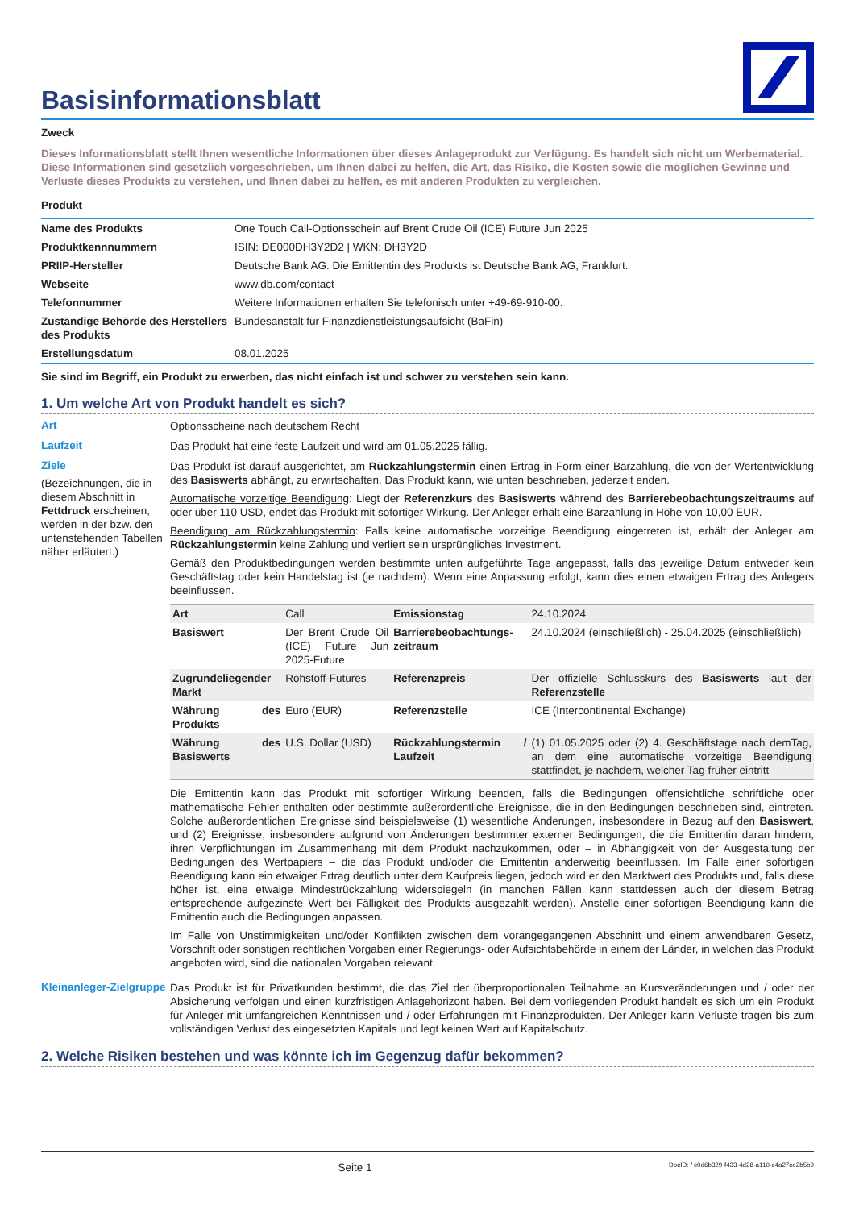Basisinformationsblatt
Zweck
Dieses Informationsblatt stellt Ihnen wesentliche Informationen über dieses Anlageprodukt zur Verfügung. Es handelt sich nicht um Werbematerial. Diese Informationen sind gesetzlich vorgeschrieben, um Ihnen dabei zu helfen, die Art, das Risiko, die Kosten sowie die möglichen Gewinne und Verluste dieses Produkts zu verstehen, und Ihnen dabei zu helfen, es mit anderen Produkten zu vergleichen.
Produkt
| Name des Produkts | One Touch Call-Optionsschein auf Brent Crude Oil (ICE) Future Jun 2025 |
| Produktkennnummern | ISIN: DE000DH3Y2D2 / WKN: DH3Y2D |
| PRIIP-Hersteller | Deutsche Bank AG. Die Emittentin des Produkts ist Deutsche Bank AG, Frankfurt. |
| Webseite | www.db.com/contact |
| Telefonnummer | Weitere Informationen erhalten Sie telefonisch unter +49-69-910-00. |
| Zuständige Behörde des Herstellers des Produkts | Bundesanstalt für Finanzdienstleistungsaufsicht (BaFin) |
| Erstellungsdatum | 08.01.2025 |
Sie sind im Begriff, ein Produkt zu erwerben, das nicht einfach ist und schwer zu verstehen sein kann.
1. Um welche Art von Produkt handelt es sich?
Art
Optionsscheine nach deutschem Recht
Laufzeit
Das Produkt hat eine feste Laufzeit und wird am 01.05.2025 fällig.
Ziele
(Bezeichnungen, die in diesem Abschnitt in Fettdruck erscheinen, werden in der bzw. den untenstehenden Tabellen näher erläutert.)
Das Produkt ist darauf ausgerichtet, am Rückzahlungstermin einen Ertrag in Form einer Barzahlung, die von der Wertentwicklung des Basiswerts abhängt, zu erwirtschaften. Das Produkt kann, wie unten beschrieben, jederzeit enden.
Automatische vorzeitige Beendigung: Liegt der Referenzkurs des Basiswerts während des Barrierebeobachtungszeitraums auf oder über 110 USD, endet das Produkt mit sofortiger Wirkung. Der Anleger erhält eine Barzahlung in Höhe von 10,00 EUR.
Beendigung am Rückzahlungstermin: Falls keine automatische vorzeitige Beendigung eingetreten ist, erhält der Anleger am Rückzahlungstermin keine Zahlung und verliert sein ursprüngliches Investment.
Gemäß den Produktbedingungen werden bestimmte unten aufgeführte Tage angepasst, falls das jeweilige Datum entweder kein Geschäftstag oder kein Handelstag ist (je nachdem). Wenn eine Anpassung erfolgt, kann dies einen etwaigen Ertrag des Anlegers beeinflussen.
| Art | Call | Emissionstag | 24.10.2024 |
| Basiswert | Der Brent Crude Oil (ICE) Future Jun 2025-Future | Barrierebeobachtungs-zeitraum | 24.10.2024 (einschließlich) - 25.04.2025 (einschließlich) |
| Zugrundeliegender Markt | Rohstoff-Futures | Referenzpreis | Der offizielle Schlusskurs des Basiswerts laut der Referenzstelle |
| Währung des Produkts | Euro (EUR) | Referenzstelle | ICE (Intercontinental Exchange) |
| Währung des Basiswerts | U.S. Dollar (USD) | Rückzahlungstermin / Laufzeit | (1) 01.05.2025 oder (2) 4. Geschäftstage nach demTag, an dem eine automatische vorzeitige Beendigung stattfindet, je nachdem, welcher Tag früher eintritt |
Die Emittentin kann das Produkt mit sofortiger Wirkung beenden, falls die Bedingungen offensichtliche schriftliche oder mathematische Fehler enthalten oder bestimmte außerordentliche Ereignisse, die in den Bedingungen beschrieben sind, eintreten. Solche außerordentlichen Ereignisse sind beispielsweise (1) wesentliche Änderungen, insbesondere in Bezug auf den Basiswert, und (2) Ereignisse, insbesondere aufgrund von Änderungen bestimmter externer Bedingungen, die die Emittentin daran hindern, ihren Verpflichtungen im Zusammenhang mit dem Produkt nachzukommen, oder – in Abhängigkeit von der Ausgestaltung der Bedingungen des Wertpapiers – die das Produkt und/oder die Emittentin anderweitig beeinflussen. Im Falle einer sofortigen Beendigung kann ein etwaiger Ertrag deutlich unter dem Kaufpreis liegen, jedoch wird er den Marktwert des Produkts und, falls diese höher ist, eine etwaige Mindestrückzahlung widerspiegeln (in manchen Fällen kann stattdessen auch der diesem Betrag entsprechende aufgezinste Wert bei Fälligkeit des Produkts ausgezahlt werden). Anstelle einer sofortigen Beendigung kann die Emittentin auch die Bedingungen anpassen.
Im Falle von Unstimmigkeiten und/oder Konflikten zwischen dem vorangegangenen Abschnitt und einem anwendbaren Gesetz, Vorschrift oder sonstigen rechtlichen Vorgaben einer Regierungs- oder Aufsichtsbehörde in einem der Länder, in welchen das Produkt angeboten wird, sind die nationalen Vorgaben relevant.
Kleinanleger-Zielgruppe
Das Produkt ist für Privatkunden bestimmt, die das Ziel der überproportionalen Teilnahme an Kursveränderungen und / oder der Absicherung verfolgen und einen kurzfristigen Anlagehorizont haben. Bei dem vorliegenden Produkt handelt es sich um ein Produkt für Anleger mit umfangreichen Kenntnissen und / oder Erfahrungen mit Finanzprodukten. Der Anleger kann Verluste tragen bis zum vollständigen Verlust des eingesetzten Kapitals und legt keinen Wert auf Kapitalschutz.
2. Welche Risiken bestehen und was könnte ich im Gegenzug dafür bekommen?
Seite 1 DocID: / c0d6b329-f433-4d28-a110-c4a27ce2b5b9